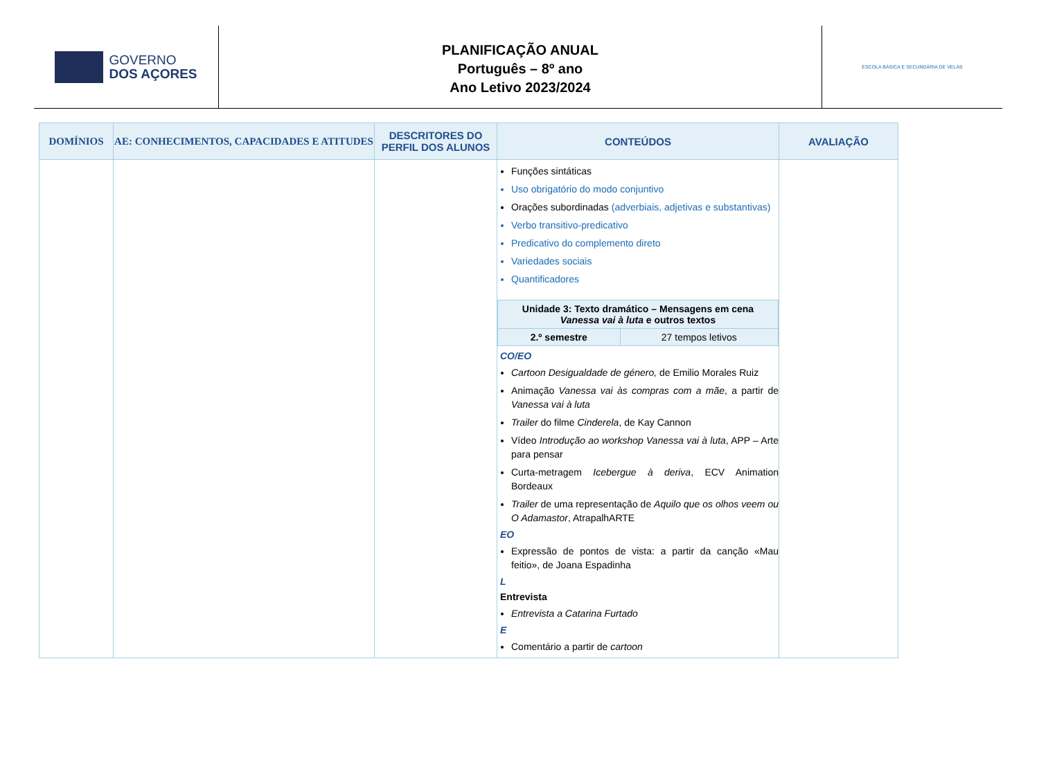GOVERNO
DOS AÇORES
PLANIFICAÇÃO ANUAL
Português – 8º ano
Ano Letivo 2023/2024
ESCOLA BÁSICA E SECUNDÁRIA DE VELAS
| DOMÍNIOS | AE: CONHECIMENTOS, CAPACIDADES E ATITUDES | DESCRITORES DO PERFIL DOS ALUNOS | CONTEÚDOS | AVALIAÇÃO |
| --- | --- | --- | --- | --- |
| | | | Funções sintáticas Uso obrigatório do modo conjuntivo Orações subordinadas (adverbiais, adjetivas e substantivas) Verbo transitivo-predicativo Predicativo do complemento direto Variedades sociais Quantificadores / Unidade 3: Texto dramático – Mensagens em cena Vanessa vai à luta e outros textos / / / 2.º semestre / 27 tempos letivos / CO/EO Cartoon Desigualdade de género, de Emilio Morales Ruiz Animação Vanessa vai às compras com a mãe , a partir de Vanessa vai à luta Trailer do filme Cinderela , de Kay Cannon Vídeo Introdução ao workshop Vanessa vai à luta , APP – Arte para pensar Curta-metragem Icebergue à deriva , ECV Animation Bordeaux Trailer de uma representação de Aquilo que os olhos veem ou O Adamastor , AtrapalhARTE EO Expressão de pontos de vista: a partir da canção «Mau feitio», de Joana Espadinha L Entrevista Entrevista a Catarina Furtado E Comentário a partir de cartoon | |